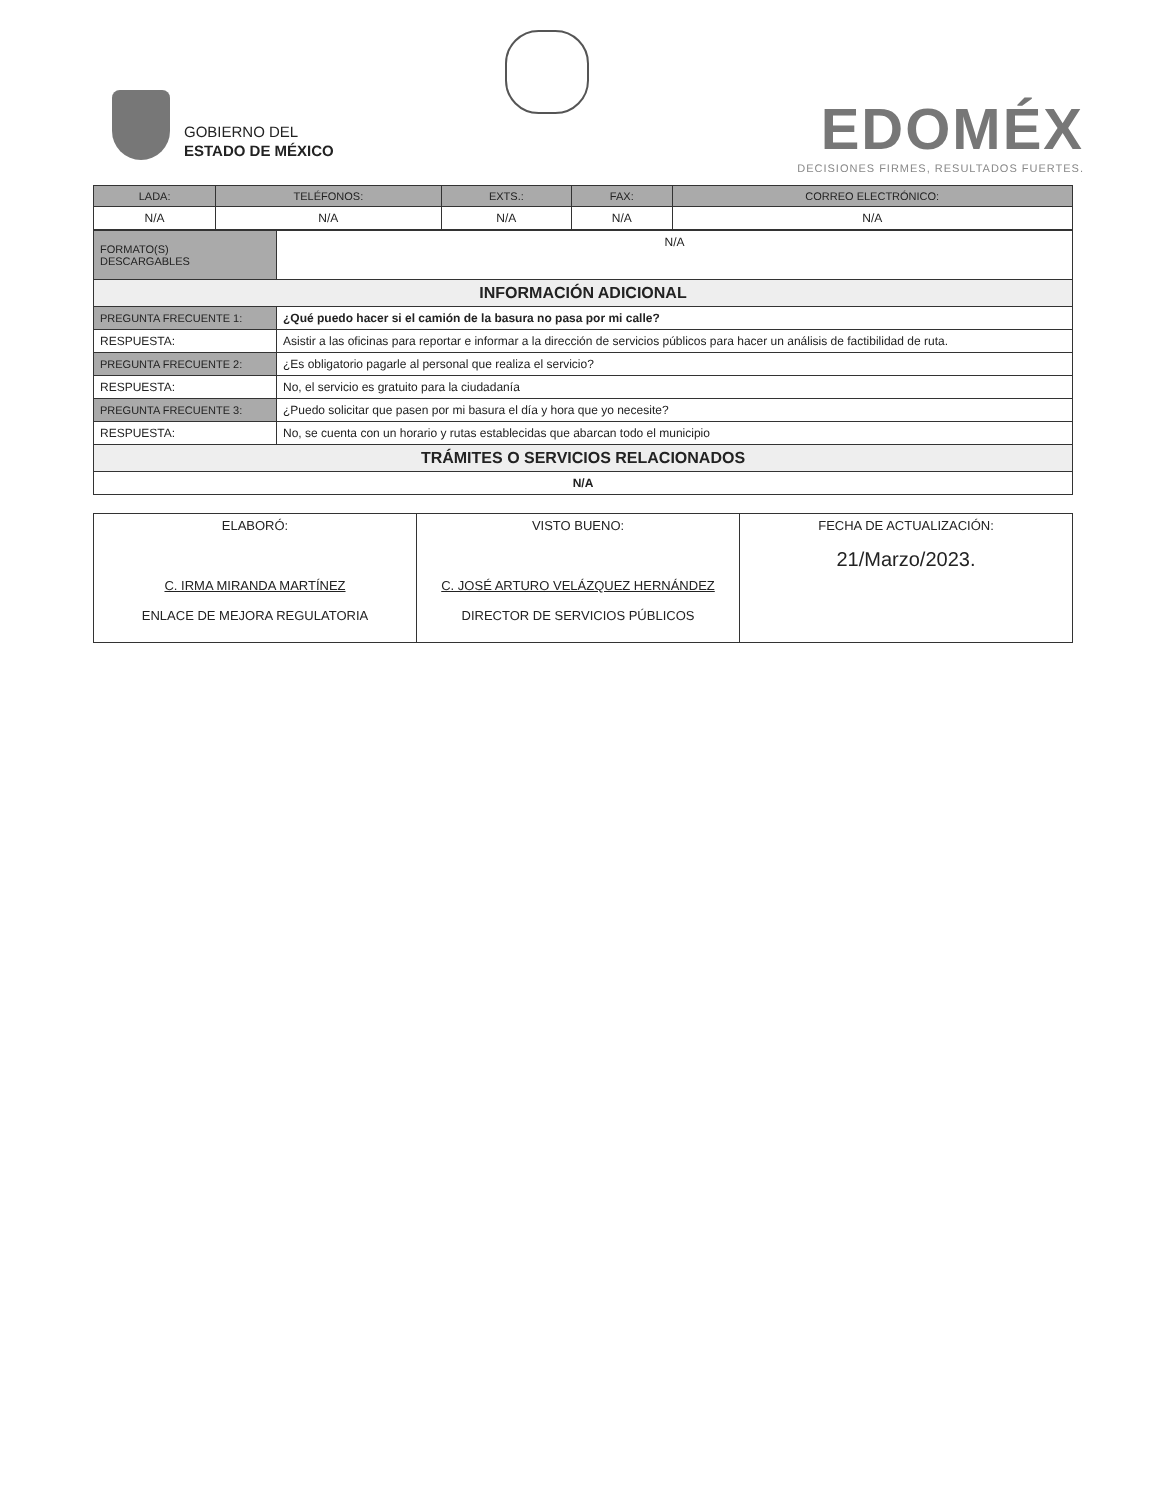GOBIERNO DEL
ESTADO DE MÉXICO
EDOMÉX
DECISIONES FIRMES, RESULTADOS FUERTES.
| LADA: | TELÉFONOS: | EXTS.: | FAX: | CORREO ELECTRÓNICO: |
| --- | --- | --- | --- | --- |
| N/A | N/A | N/A | N/A | N/A |
| FORMATO(S) DESCARGABLES | N/A |
| INFORMACIÓN ADICIONAL | |
| PREGUNTA FRECUENTE 1: | ¿Qué puedo hacer si el camión de la basura no pasa por mi calle? |
| RESPUESTA: | Asistir a las oficinas para reportar e informar a la dirección de servicios públicos para hacer un análisis de factibilidad de ruta. |
| PREGUNTA FRECUENTE 2: | ¿Es obligatorio pagarle al personal que realiza el servicio? |
| RESPUESTA: | No, el servicio es gratuito para la ciudadanía |
| PREGUNTA FRECUENTE 3: | ¿Puedo solicitar que pasen por mi basura el día y hora que yo necesite? |
| RESPUESTA: | No, se cuenta con un horario y rutas establecidas que abarcan todo el municipio |
| TRÁMITES O SERVICIOS RELACIONADOS | |
| N/A | |
| ELABORÓ: C. IRMA MIRANDA MARTÍNEZ ENLACE DE MEJORA REGULATORIA | VISTO BUENO: C. JOSÉ ARTURO VELÁZQUEZ HERNÁNDEZ DIRECTOR DE SERVICIOS PÚBLICOS | FECHA DE ACTUALIZACIÓN: 21/Marzo/2023. |